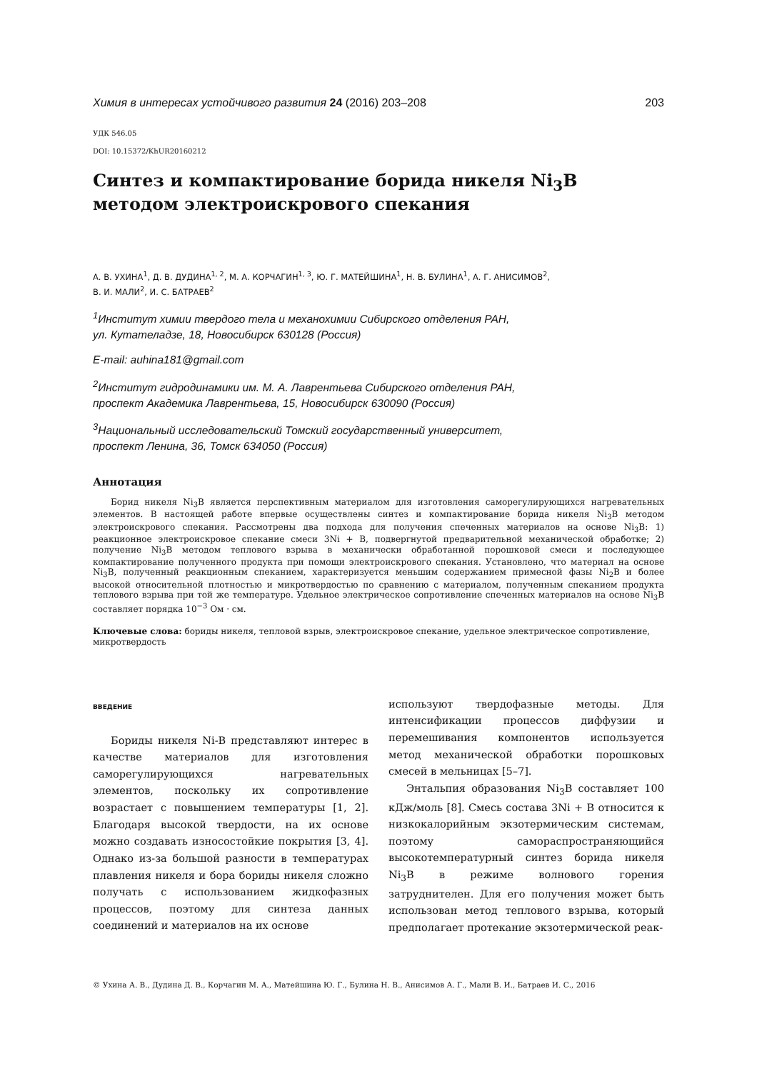Химия в интересах устойчивого развития 24 (2016) 203–208 203
УДК 546.05
DOI: 10.15372/KhUR20160212
Синтез и компактирование борида никеля Ni<sub>3</sub>B
методом электроискрового спекания
А. В. УХИНА<sup>1</sup>, Д. В. ДУДИНА<sup>1, 2</sup>, М. А. КОРЧАГИН<sup>1, 3</sup>, Ю. Г. МАТЕЙШИНА<sup>1</sup>, Н. В. БУЛИНА<sup>1</sup>, А. Г. АНИСИМОВ<sup>2</sup>,
В. И. МАЛИ<sup>2</sup>, И. С. БАТРАЕВ<sup>2</sup>
<sup>1</sup> Институт химии твердого тела и механохимии Сибирского отделения РАН,
ул. Кутателадзе, 18, Новосибирск 630128 (Россия)
E-mail: auhina181@gmail.com
<sup>2</sup> Институт гидродинамики им. М. А. Лаврентьева Сибирского отделения РАН,
проспект Академика Лаврентьева, 15, Новосибирск 630090 (Россия)
<sup>3</sup> Национальный исследовательский Томский государственный университет,
проспект Ленина, 36, Томск 634050 (Россия)
Аннотация
Борид никеля Ni<sub>3</sub>B является перспективным материалом для изготовления саморегулирующихся нагревательных элементов. В настоящей работе впервые осуществлены синтез и компактирование борида никеля Ni<sub>3</sub>B методом электроискрового спекания. Рассмотрены два подхода для получения спеченных материалов на основе Ni<sub>3</sub>B: 1) реакционное электроискровое спекание смеси 3Ni + B, подвергнутой предварительной механической обработке; 2) получение Ni<sub>3</sub>B методом теплового взрыва в механически обработанной порошковой смеси и последующее компактирование полученного продукта при помощи электроискрового спекания. Установлено, что материал на основе Ni<sub>3</sub>B, полученный реакционным спеканием, характеризуется меньшим содержанием примесной фазы Ni<sub>2</sub>B и более высокой относительной плотностью и микротвердостью по сравнению с материалом, полученным спеканием продукта теплового взрыва при той же температуре. Удельное электрическое сопротивление спеченных материалов на основе Ni<sub>3</sub>B составляет порядка 10<sup>−3</sup> Ом · см.
Ключевые слова: бориды никеля, тепловой взрыв, электроискровое спекание, удельное электрическое сопротивление, микротвердость
ВВЕДЕНИЕ
Бориды никеля Ni-B представляют интерес в качестве материалов для изготовления саморегулирующихся нагревательных элементов, поскольку их сопротивление возрастает с повышением температуры [1, 2]. Благодаря высокой твердости, на их основе можно создавать износостойкие покрытия [3, 4]. Однако из-за большой разности в температурах плавления никеля и бора бориды никеля сложно получать с использованием жидкофазных процессов, поэтому для синтеза данных соединений и материалов на их основе
используют твердофазные методы. Для интенсификации процессов диффузии и перемешивания компонентов используется метод механической обработки порошковых смесей в мельницах [5–7].
Энтальпия образования Ni<sub>3</sub>B составляет 100 кДж/моль [8]. Смесь состава 3Ni + B относится к низкокалорийным экзотермическим системам, поэтому самораспространяющийся высокотемпературный синтез борида никеля Ni<sub>3</sub>B в режиме волнового горения затруднителен. Для его получения может быть использован метод теплового взрыва, который предполагает протекание экзотермической реак-
© Ухина А. В., Дудина Д. В., Корчагин М. А., Матейшина Ю. Г., Булина Н. В., Анисимов А. Г., Мали В. И., Батраев И. С., 2016